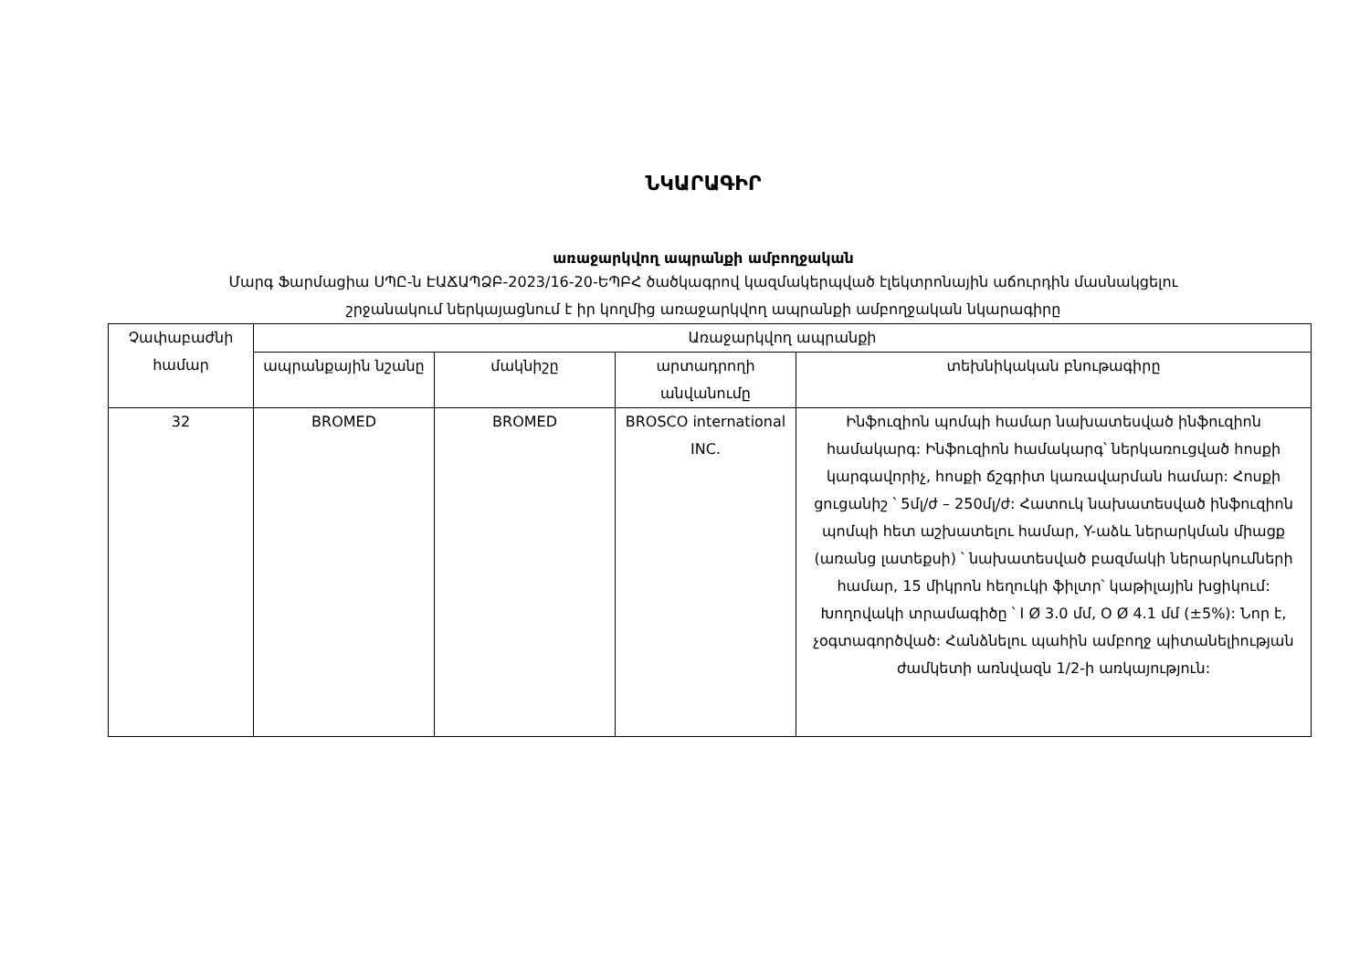ՆԿԱՐԱԳԻՐ
առաջարկվող ապրանքի ամբողջական
Մարգ Ֆարմացիա ՍՊԸ-ն ԷԱՃԱՊՁԲ-2023/16-20-ԵՊԲՀ ծածկագրով կազմակերպված էլեկտրոնային աճուրդին մասնակցելու
շրջանակում ներկայացնում է իր կողմից առաջարկվող ապրանքի ամբողջական նկարագիրը
| Չափաբաժնի համար | Առաջարկվող ապրանքի | | | |
| --- | --- | --- | --- | --- |
| | ապրանքային նշանը | մակնիշը | արտադրողի անվանումը | տեխնիկական բնութագիրը |
| 32 | BROMED | BROMED | BROSCO international INC. | Ինֆուզիոն պոմպի համար նախատեսված ինֆուզիոն համակարգ: Ինֆուզիոն համակարգ՝ ներկառուցված հոսքի կարգավորիչ, հոսքի ճշգրիտ կառավարման համար: Հոսքի ցուցանիշ ՝ 5մլ/ժ – 250մլ/ժ: Հատուկ նախատեսված ինֆուզիոն պոմպի հետ աշխատելու համար, Y-աձև ներարկման միացք (առանց լատեքսի) ՝ նախատեսված բազմակի ներարկումների համար, 15 միկրոն հեղուկի ֆիլտր՝ կաթիլային խցիկում: Խողովակի տրամագիծը ՝ I Ø 3.0 մմ, O Ø 4.1 մմ (±5%): Նոր է, չօգտագործված: Հանձնելու պահին ամբողջ պիտանելիության ժամկետի առնվազն 1/2-ի առկայություն: |